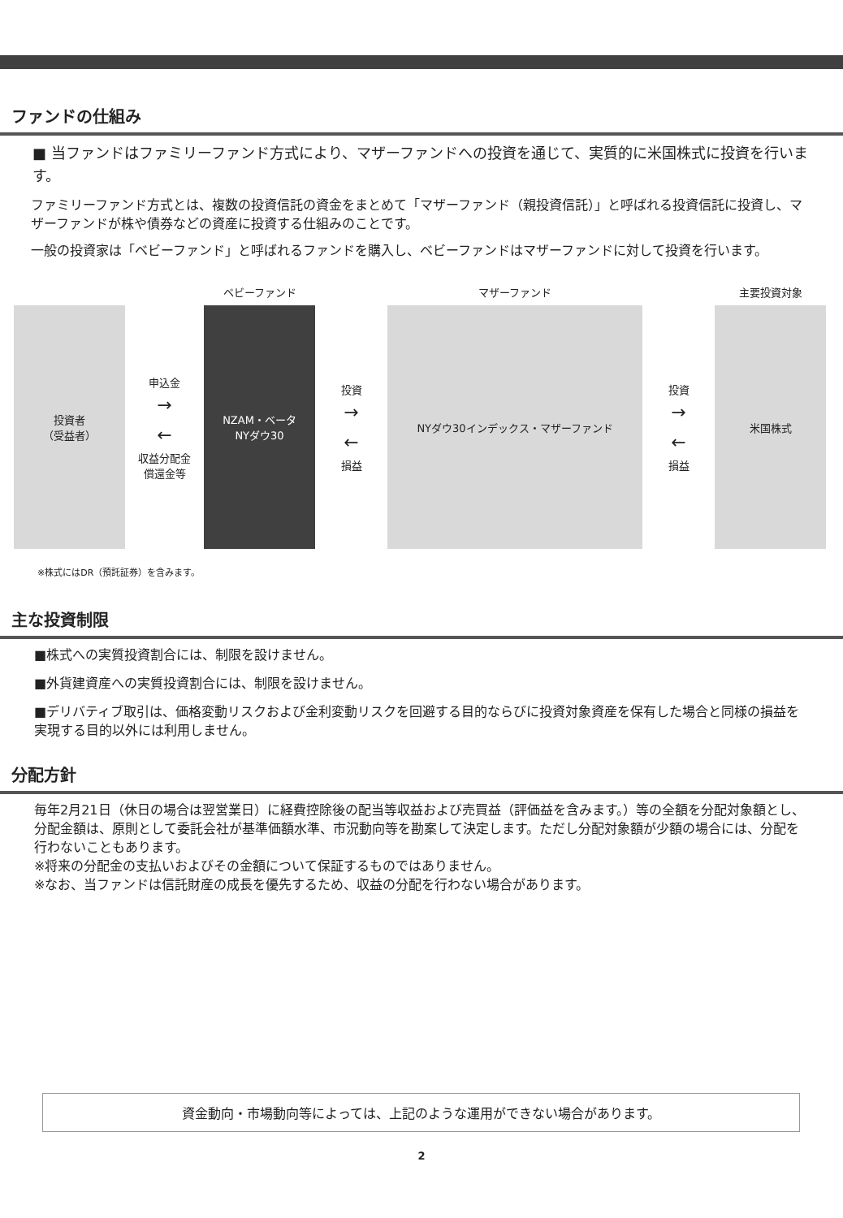ファンドの仕組み
■ 当ファンドはファミリーファンド方式により、マザーファンドへの投資を通じて、実質的に米国株式に投資を行います。
ファミリーファンド方式とは、複数の投資信託の資金をまとめて「マザーファンド（親投資信託）」と呼ばれる投資信託に投資し、マザーファンドが株や債券などの資産に投資する仕組みのことです。
一般の投資家は「ベビーファンド」と呼ばれるファンドを購入し、ベビーファンドはマザーファンドに対して投資を行います。
投資者
（受益者）
申込金
→
←
収益分配金
償還金等
ベビーファンド
NZAM・ベータ
NYダウ30
投資
→
←
損益
マザーファンド
NYダウ30インデックス・マザーファンド
投資
→
←
損益
主要投資対象
米国株式
※株式にはDR（預託証券）を含みます。
主な投資制限
■株式への実質投資割合には、制限を設けません。
■外貨建資産への実質投資割合には、制限を設けません。
■デリバティブ取引は、価格変動リスクおよび金利変動リスクを回避する目的ならびに投資対象資産を保有した場合と同様の損益を実現する目的以外には利用しません。
分配方針
毎年2月21日（休日の場合は翌営業日）に経費控除後の配当等収益および売買益（評価益を含みます。）等の全額を分配対象額とし、分配金額は、原則として委託会社が基準価額水準、市況動向等を勘案して決定します。ただし分配対象額が少額の場合には、分配を行わないこともあります。
※将来の分配金の支払いおよびその金額について保証するものではありません。
※なお、当ファンドは信託財産の成長を優先するため、収益の分配を行わない場合があります。
資金動向・市場動向等によっては、上記のような運用ができない場合があります。
2